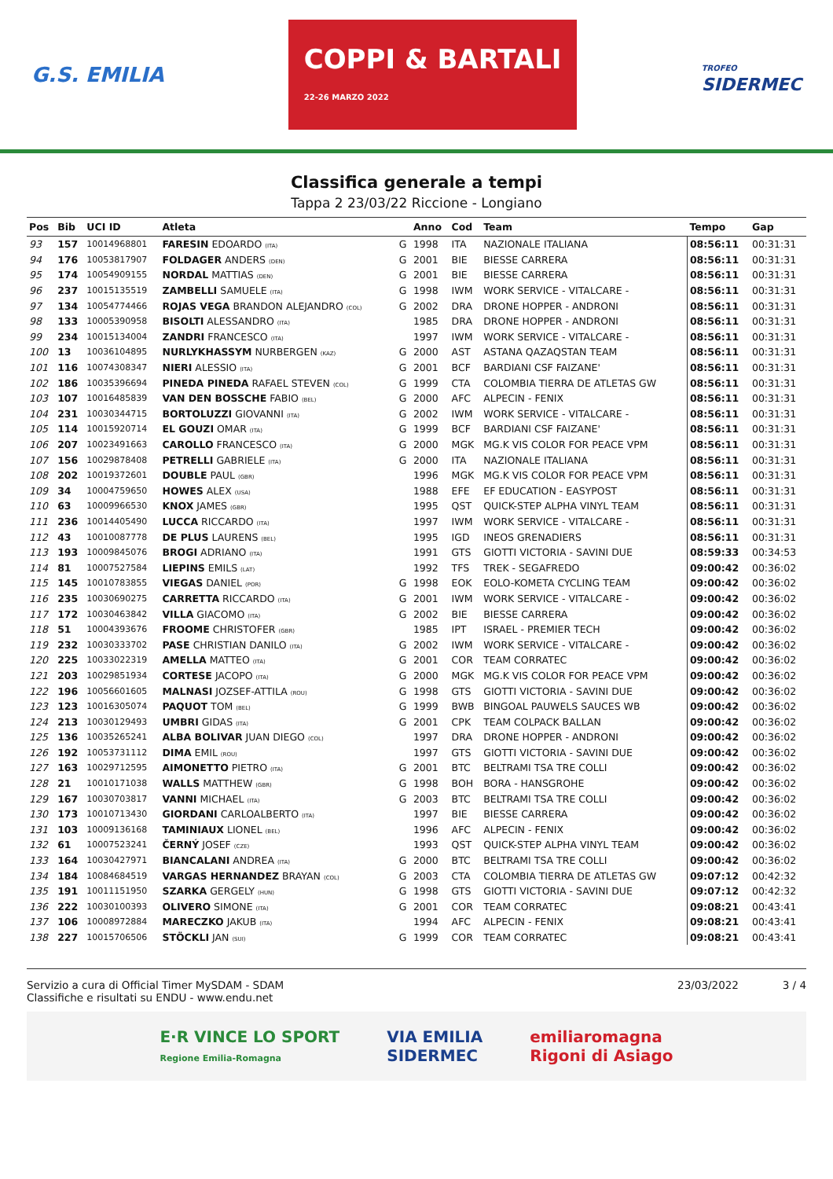G.S. EMILIA
COPPI & BARTALI
22-26 MARZO 2022
TROFEO
SIDERMEC
Classifica generale a tempi
Tappa 2 23/03/22 Riccione - Longiano
| Pos | Bib | UCI ID | Atleta | | Anno | Cod | Team | Tempo | Gap |
| --- | --- | --- | --- | --- | --- | --- | --- | --- | --- |
| 93 | 157 | 10014968801 | FARESIN EDOARDO (ITA) | G | 1998 | ITA | NAZIONALE ITALIANA | 08:56:11 | 00:31:31 |
| 94 | 176 | 10053817907 | FOLDAGER ANDERS (DEN) | G | 2001 | BIE | BIESSE CARRERA | 08:56:11 | 00:31:31 |
| 95 | 174 | 10054909155 | NORDAL MATTIAS (DEN) | G | 2001 | BIE | BIESSE CARRERA | 08:56:11 | 00:31:31 |
| 96 | 237 | 10015135519 | ZAMBELLI SAMUELE (ITA) | G | 1998 | IWM | WORK SERVICE - VITALCARE - | 08:56:11 | 00:31:31 |
| 97 | 134 | 10054774466 | ROJAS VEGA BRANDON ALEJANDRO (COL) | G | 2002 | DRA | DRONE HOPPER - ANDRONI | 08:56:11 | 00:31:31 |
| 98 | 133 | 10005390958 | BISOLTI ALESSANDRO (ITA) | | 1985 | DRA | DRONE HOPPER - ANDRONI | 08:56:11 | 00:31:31 |
| 99 | 234 | 10015134004 | ZANDRI FRANCESCO (ITA) | | 1997 | IWM | WORK SERVICE - VITALCARE - | 08:56:11 | 00:31:31 |
| 100 | 13 | 10036104895 | NURLYKHASSYM NURBERGEN (KAZ) | G | 2000 | AST | ASTANA QAZAQSTAN TEAM | 08:56:11 | 00:31:31 |
| 101 | 116 | 10074308347 | NIERI ALESSIO (ITA) | G | 2001 | BCF | BARDIANI CSF FAIZANE' | 08:56:11 | 00:31:31 |
| 102 | 186 | 10035396694 | PINEDA PINEDA RAFAEL STEVEN (COL) | G | 1999 | CTA | COLOMBIA TIERRA DE ATLETAS GW | 08:56:11 | 00:31:31 |
| 103 | 107 | 10016485839 | VAN DEN BOSSCHE FABIO (BEL) | G | 2000 | AFC | ALPECIN - FENIX | 08:56:11 | 00:31:31 |
| 104 | 231 | 10030344715 | BORTOLUZZI GIOVANNI (ITA) | G | 2002 | IWM | WORK SERVICE - VITALCARE - | 08:56:11 | 00:31:31 |
| 105 | 114 | 10015920714 | EL GOUZI OMAR (ITA) | G | 1999 | BCF | BARDIANI CSF FAIZANE' | 08:56:11 | 00:31:31 |
| 106 | 207 | 10023491663 | CAROLLO FRANCESCO (ITA) | G | 2000 | MGK | MG.K VIS COLOR FOR PEACE VPM | 08:56:11 | 00:31:31 |
| 107 | 156 | 10029878408 | PETRELLI GABRIELE (ITA) | G | 2000 | ITA | NAZIONALE ITALIANA | 08:56:11 | 00:31:31 |
| 108 | 202 | 10019372601 | DOUBLE PAUL (GBR) | | 1996 | MGK | MG.K VIS COLOR FOR PEACE VPM | 08:56:11 | 00:31:31 |
| 109 | 34 | 10004759650 | HOWES ALEX (USA) | | 1988 | EFE | EF EDUCATION - EASYPOST | 08:56:11 | 00:31:31 |
| 110 | 63 | 10009966530 | KNOX JAMES (GBR) | | 1995 | QST | QUICK-STEP ALPHA VINYL TEAM | 08:56:11 | 00:31:31 |
| 111 | 236 | 10014405490 | LUCCA RICCARDO (ITA) | | 1997 | IWM | WORK SERVICE - VITALCARE - | 08:56:11 | 00:31:31 |
| 112 | 43 | 10010087778 | DE PLUS LAURENS (BEL) | | 1995 | IGD | INEOS GRENADIERS | 08:56:11 | 00:31:31 |
| 113 | 193 | 10009845076 | BROGI ADRIANO (ITA) | | 1991 | GTS | GIOTTI VICTORIA - SAVINI DUE | 08:59:33 | 00:34:53 |
| 114 | 81 | 10007527584 | LIEPINS EMILS (LAT) | | 1992 | TFS | TREK - SEGAFREDO | 09:00:42 | 00:36:02 |
| 115 | 145 | 10010783855 | VIEGAS DANIEL (POR) | G | 1998 | EOK | EOLO-KOMETA CYCLING TEAM | 09:00:42 | 00:36:02 |
| 116 | 235 | 10030690275 | CARRETTA RICCARDO (ITA) | G | 2001 | IWM | WORK SERVICE - VITALCARE - | 09:00:42 | 00:36:02 |
| 117 | 172 | 10030463842 | VILLA GIACOMO (ITA) | G | 2002 | BIE | BIESSE CARRERA | 09:00:42 | 00:36:02 |
| 118 | 51 | 10004393676 | FROOME CHRISTOFER (GBR) | | 1985 | IPT | ISRAEL - PREMIER TECH | 09:00:42 | 00:36:02 |
| 119 | 232 | 10030333702 | PASE CHRISTIAN DANILO (ITA) | G | 2002 | IWM | WORK SERVICE - VITALCARE - | 09:00:42 | 00:36:02 |
| 120 | 225 | 10033022319 | AMELLA MATTEO (ITA) | G | 2001 | COR | TEAM CORRATEC | 09:00:42 | 00:36:02 |
| 121 | 203 | 10029851934 | CORTESE JACOPO (ITA) | G | 2000 | MGK | MG.K VIS COLOR FOR PEACE VPM | 09:00:42 | 00:36:02 |
| 122 | 196 | 10056601605 | MALNASI JOZSEF-ATTILA (ROU) | G | 1998 | GTS | GIOTTI VICTORIA - SAVINI DUE | 09:00:42 | 00:36:02 |
| 123 | 123 | 10016305074 | PAQUOT TOM (BEL) | G | 1999 | BWB | BINGOAL PAUWELS SAUCES WB | 09:00:42 | 00:36:02 |
| 124 | 213 | 10030129493 | UMBRI GIDAS (ITA) | G | 2001 | CPK | TEAM COLPACK BALLAN | 09:00:42 | 00:36:02 |
| 125 | 136 | 10035265241 | ALBA BOLIVAR JUAN DIEGO (COL) | | 1997 | DRA | DRONE HOPPER - ANDRONI | 09:00:42 | 00:36:02 |
| 126 | 192 | 10053731112 | DIMA EMIL (ROU) | | 1997 | GTS | GIOTTI VICTORIA - SAVINI DUE | 09:00:42 | 00:36:02 |
| 127 | 163 | 10029712595 | AIMONETTO PIETRO (ITA) | G | 2001 | BTC | BELTRAMI TSA TRE COLLI | 09:00:42 | 00:36:02 |
| 128 | 21 | 10010171038 | WALLS MATTHEW (GBR) | G | 1998 | BOH | BORA - HANSGROHE | 09:00:42 | 00:36:02 |
| 129 | 167 | 10030703817 | VANNI MICHAEL (ITA) | G | 2003 | BTC | BELTRAMI TSA TRE COLLI | 09:00:42 | 00:36:02 |
| 130 | 173 | 10010713430 | GIORDANI CARLOALBERTO (ITA) | | 1997 | BIE | BIESSE CARRERA | 09:00:42 | 00:36:02 |
| 131 | 103 | 10009136168 | TAMINIAUX LIONEL (BEL) | | 1996 | AFC | ALPECIN - FENIX | 09:00:42 | 00:36:02 |
| 132 | 61 | 10007523241 | ČERNÝ JOSEF (CZE) | | 1993 | QST | QUICK-STEP ALPHA VINYL TEAM | 09:00:42 | 00:36:02 |
| 133 | 164 | 10030427971 | BIANCALANI ANDREA (ITA) | G | 2000 | BTC | BELTRAMI TSA TRE COLLI | 09:00:42 | 00:36:02 |
| 134 | 184 | 10084684519 | VARGAS HERNANDEZ BRAYAN (COL) | G | 2003 | CTA | COLOMBIA TIERRA DE ATLETAS GW | 09:07:12 | 00:42:32 |
| 135 | 191 | 10011151950 | SZARKA GERGELY (HUN) | G | 1998 | GTS | GIOTTI VICTORIA - SAVINI DUE | 09:07:12 | 00:42:32 |
| 136 | 222 | 10030100393 | OLIVERO SIMONE (ITA) | G | 2001 | COR | TEAM CORRATEC | 09:08:21 | 00:43:41 |
| 137 | 106 | 10008972884 | MARECZKO JAKUB (ITA) | | 1994 | AFC | ALPECIN - FENIX | 09:08:21 | 00:43:41 |
| 138 | 227 | 10015706506 | STÖCKLI JAN (SUI) | G | 1999 | COR | TEAM CORRATEC | 09:08:21 | 00:43:41 |
Servizio a cura di Official Timer MySDAM - SDAM
Classifiche e risultati su ENDU - www.endu.net
23/03/2022 3 / 4
E·R VINCE LO SPORT
Regione Emilia-Romagna
VIA EMILIA
SIDERMEC
emiliaromagna
Rigoni di Asiago